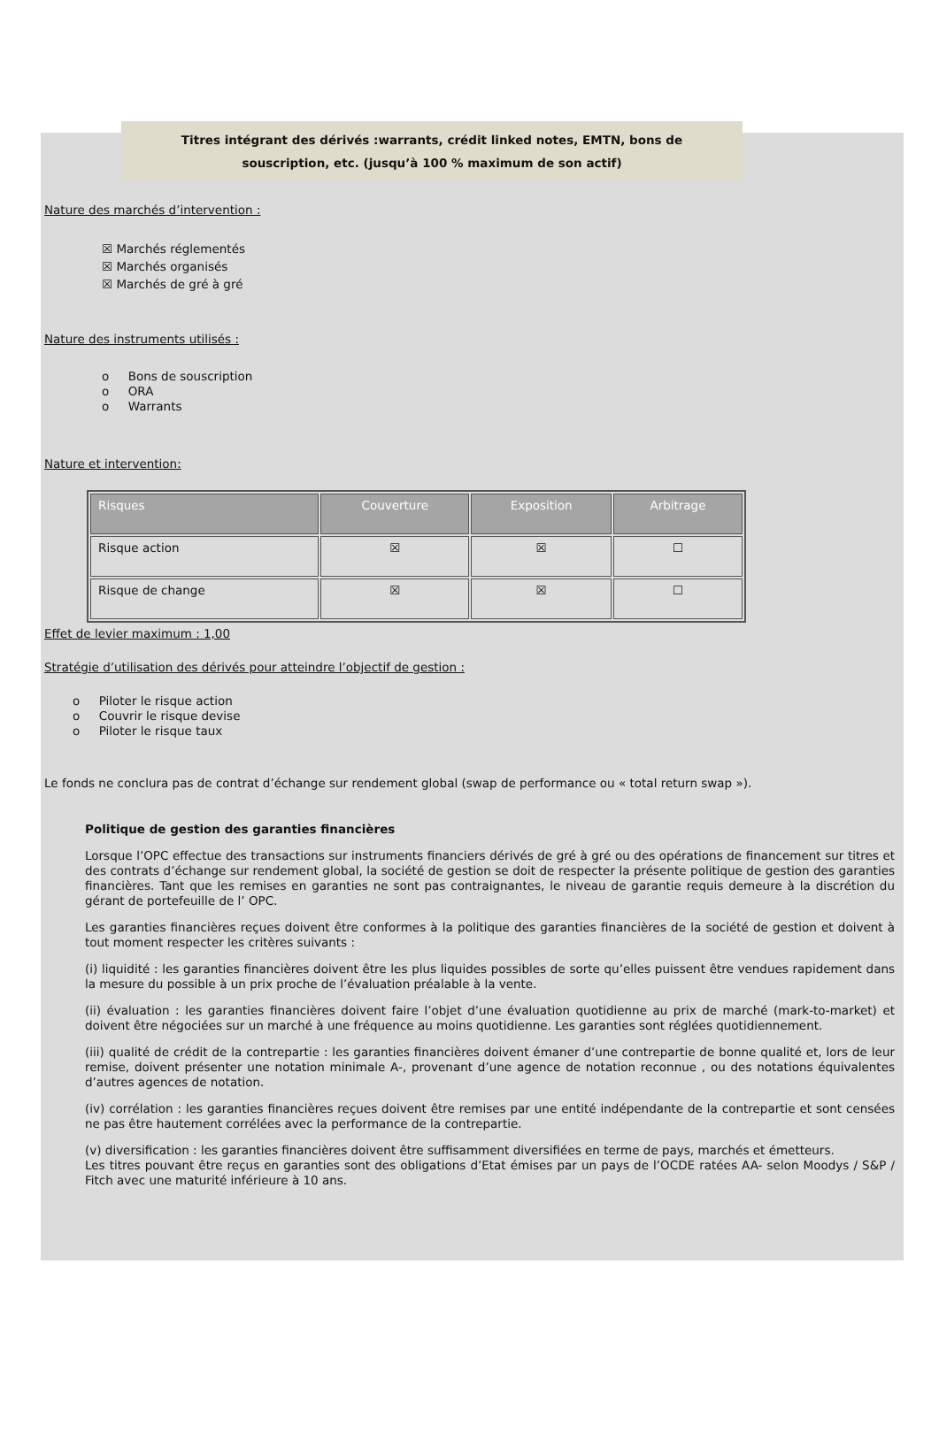Titres intégrant des dérivés :warrants, crédit linked notes, EMTN, bons de
souscription, etc. (jusqu’à 100 % maximum de son actif)
Nature des marchés d’intervention :
☒ Marchés réglementés
☒ Marchés organisés
☒ Marchés de gré à gré
Nature des instruments utilisés :
o Bons de souscription
o ORA
o Warrants
Nature et intervention:
| Risques | Couverture | Exposition | Arbitrage |
| --- | --- | --- | --- |
| Risque action | ☒ | ☒ | ☐ |
| Risque de change | ☒ | ☒ | ☐ |
Effet de levier maximum : 1,00
Stratégie d’utilisation des dérivés pour atteindre l’objectif de gestion :
o Piloter le risque action
o Couvrir le risque devise
o Piloter le risque taux
Le fonds ne conclura pas de contrat d’échange sur rendement global (swap de performance ou « total return swap »).
Politique de gestion des garanties financières
Lorsque l’OPC effectue des transactions sur instruments financiers dérivés de gré à gré ou des opérations de financement sur titres et des contrats d’échange sur rendement global, la société de gestion se doit de respecter la présente politique de gestion des garanties financières. Tant que les remises en garanties ne sont pas contraignantes, le niveau de garantie requis demeure à la discrétion du gérant de portefeuille de l’ OPC.
Les garanties financières reçues doivent être conformes à la politique des garanties financières de la société de gestion et doivent à tout moment respecter les critères suivants :
(i) liquidité : les garanties financières doivent être les plus liquides possibles de sorte qu’elles puissent être vendues rapidement dans la mesure du possible à un prix proche de l’évaluation préalable à la vente.
(ii) évaluation : les garanties financières doivent faire l’objet d’une évaluation quotidienne au prix de marché (mark-to-market) et doivent être négociées sur un marché à une fréquence au moins quotidienne. Les garanties sont réglées quotidiennement.
(iii) qualité de crédit de la contrepartie : les garanties financières doivent émaner d’une contrepartie de bonne qualité et, lors de leur remise, doivent présenter une notation minimale A-, provenant d’une agence de notation reconnue , ou des notations équivalentes d’autres agences de notation.
(iv) corrélation : les garanties financières reçues doivent être remises par une entité indépendante de la contrepartie et sont censées ne pas être hautement corrélées avec la performance de la contrepartie.
(v) diversification : les garanties financières doivent être suffisamment diversifiées en terme de pays, marchés et émetteurs.
Les titres pouvant être reçus en garanties sont des obligations d’Etat émises par un pays de l’OCDE ratées AA- selon Moodys / S&P / Fitch avec une maturité inférieure à 10 ans.